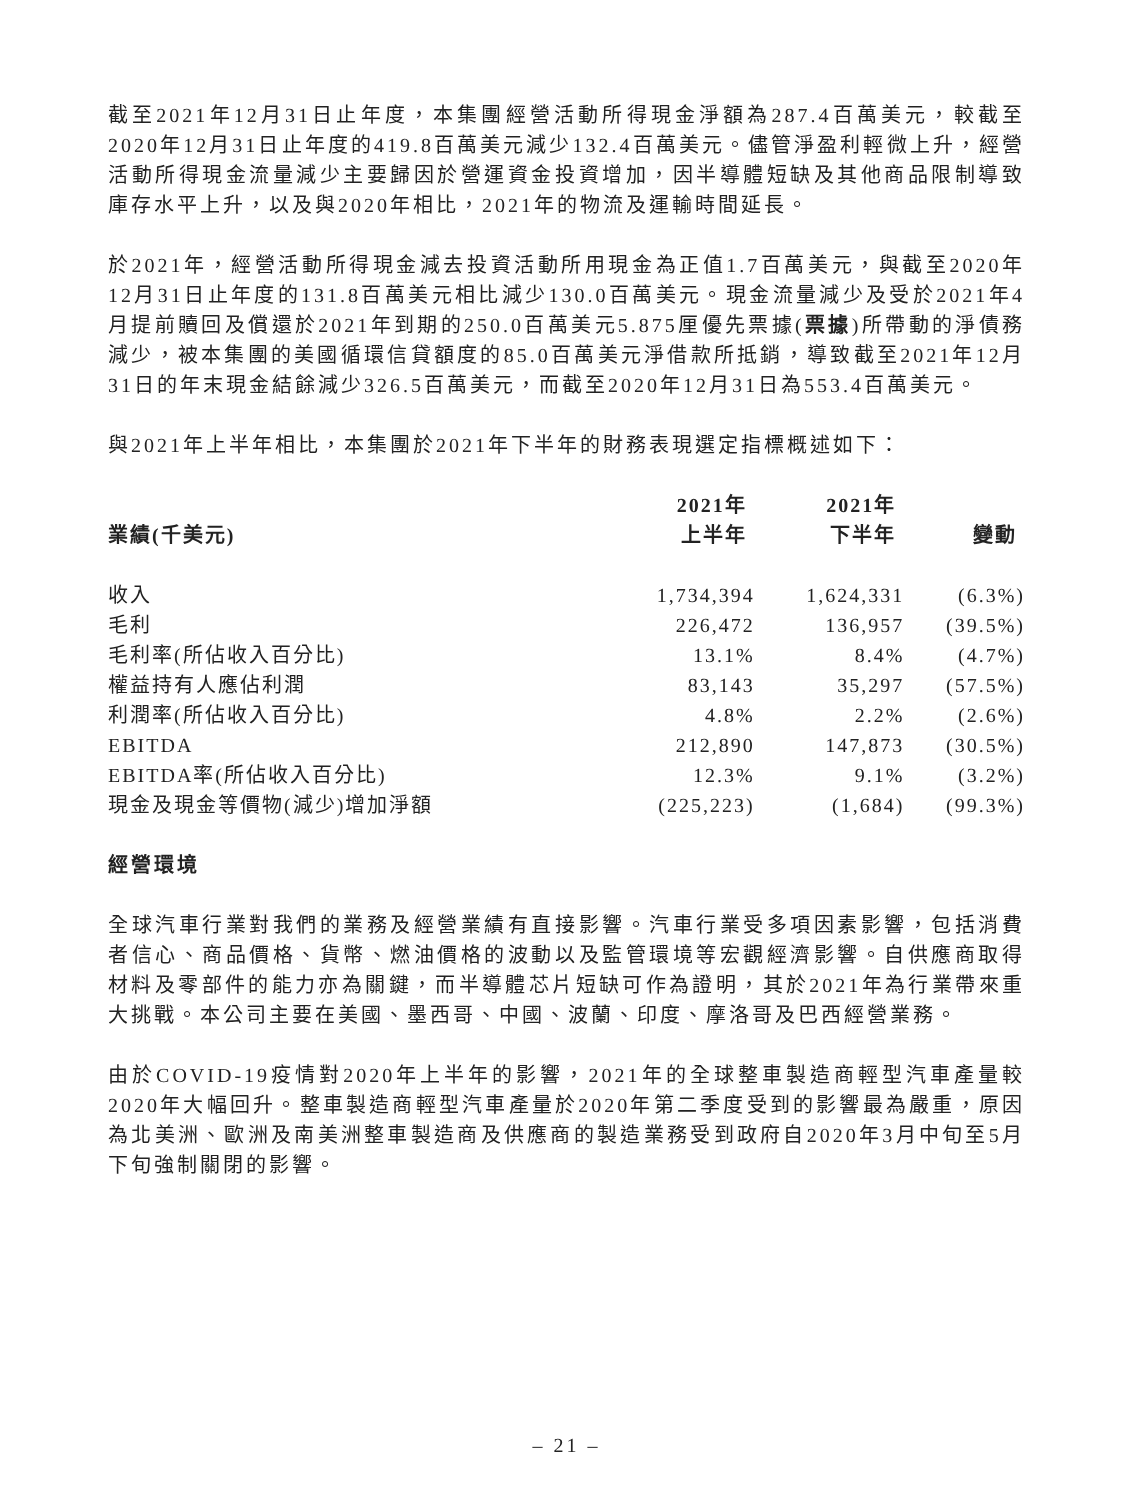截至2021年12月31日止年度，本集團經營活動所得現金淨額為287.4百萬美元，較截至2020年12月31日止年度的419.8百萬美元減少132.4百萬美元。儘管淨盈利輕微上升，經營活動所得現金流量減少主要歸因於營運資金投資增加，因半導體短缺及其他商品限制導致庫存水平上升，以及與2020年相比，2021年的物流及運輸時間延長。
於2021年，經營活動所得現金減去投資活動所用現金為正值1.7百萬美元，與截至2020年12月31日止年度的131.8百萬美元相比減少130.0百萬美元。現金流量減少及受於2021年4月提前贖回及償還於2021年到期的250.0百萬美元5.875厘優先票據(票據)所帶動的淨債務減少，被本集團的美國循環信貸額度的85.0百萬美元淨借款所抵銷，導致截至2021年12月31日的年末現金結餘減少326.5百萬美元，而截至2020年12月31日為553.4百萬美元。
與2021年上半年相比，本集團於2021年下半年的財務表現選定指標概述如下：
| 業績(千美元) | 2021年 上半年 | 2021年 下半年 | 變動 |
| --- | --- | --- | --- |
| 收入 | 1,734,394 | 1,624,331 | (6.3%) |
| 毛利 | 226,472 | 136,957 | (39.5%) |
| 毛利率(所佔收入百分比) | 13.1% | 8.4% | (4.7%) |
| 權益持有人應佔利潤 | 83,143 | 35,297 | (57.5%) |
| 利潤率(所佔收入百分比) | 4.8% | 2.2% | (2.6%) |
| EBITDA | 212,890 | 147,873 | (30.5%) |
| EBITDA率(所佔收入百分比) | 12.3% | 9.1% | (3.2%) |
| 現金及現金等價物(減少)增加淨額 | (225,223) | (1,684) | (99.3%) |
經營環境
全球汽車行業對我們的業務及經營業績有直接影響。汽車行業受多項因素影響，包括消費者信心、商品價格、貨幣、燃油價格的波動以及監管環境等宏觀經濟影響。自供應商取得材料及零部件的能力亦為關鍵，而半導體芯片短缺可作為證明，其於2021年為行業帶來重大挑戰。本公司主要在美國、墨西哥、中國、波蘭、印度、摩洛哥及巴西經營業務。
由於COVID-19疫情對2020年上半年的影響，2021年的全球整車製造商輕型汽車產量較2020年大幅回升。整車製造商輕型汽車產量於2020年第二季度受到的影響最為嚴重，原因為北美洲、歐洲及南美洲整車製造商及供應商的製造業務受到政府自2020年3月中旬至5月下旬強制關閉的影響。
– 21 –